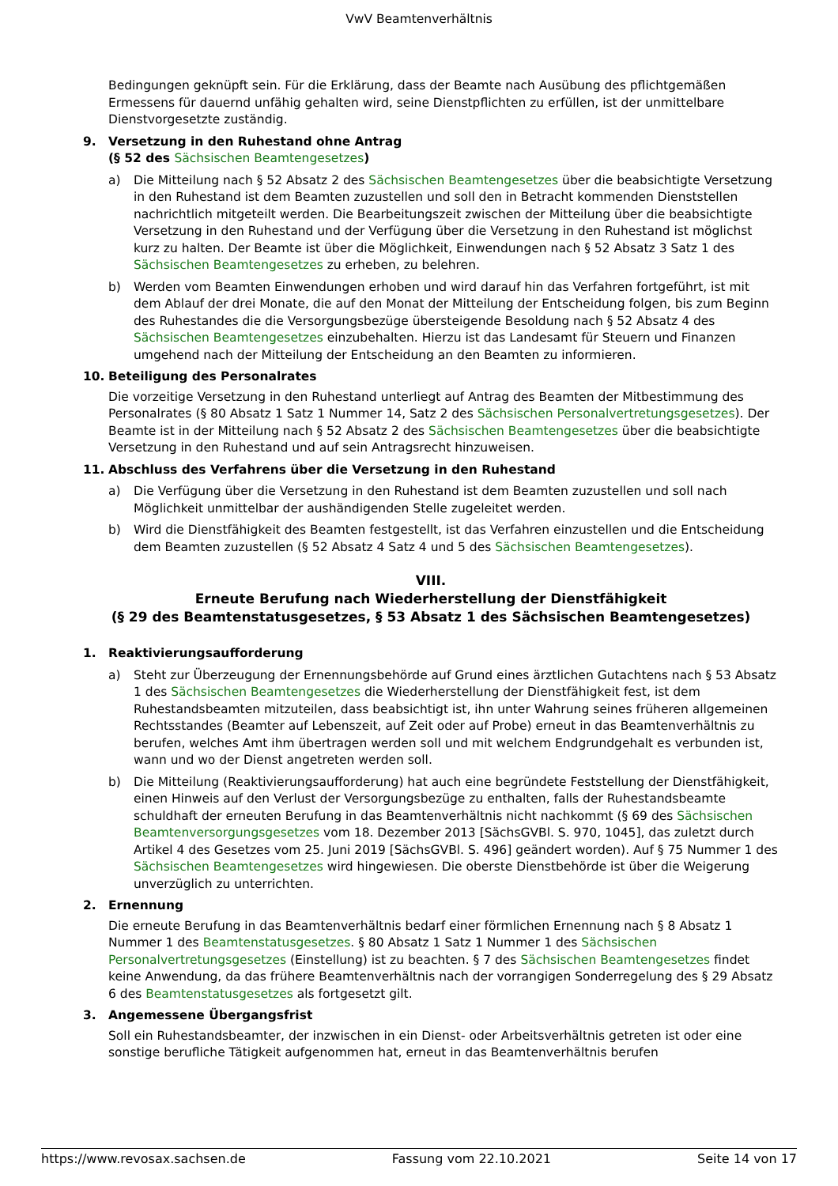VwV Beamtenverhältnis
Bedingungen geknüpft sein. Für die Erklärung, dass der Beamte nach Ausübung des pflichtgemäßen Ermessens für dauernd unfähig gehalten wird, seine Dienstpflichten zu erfüllen, ist der unmittelbare Dienstvorgesetzte zuständig.
9. Versetzung in den Ruhestand ohne Antrag
(§ 52 des Sächsischen Beamtengesetzes)
a) Die Mitteilung nach § 52 Absatz 2 des Sächsischen Beamtengesetzes über die beabsichtigte Versetzung in den Ruhestand ist dem Beamten zuzustellen und soll den in Betracht kommenden Dienststellen nachrichtlich mitgeteilt werden. Die Bearbeitungszeit zwischen der Mitteilung über die beabsichtigte Versetzung in den Ruhestand und der Verfügung über die Versetzung in den Ruhestand ist möglichst kurz zu halten. Der Beamte ist über die Möglichkeit, Einwendungen nach § 52 Absatz 3 Satz 1 des Sächsischen Beamtengesetzes zu erheben, zu belehren.
b) Werden vom Beamten Einwendungen erhoben und wird darauf hin das Verfahren fortgeführt, ist mit dem Ablauf der drei Monate, die auf den Monat der Mitteilung der Entscheidung folgen, bis zum Beginn des Ruhestandes die die Versorgungsbezüge übersteigende Besoldung nach § 52 Absatz 4 des Sächsischen Beamtengesetzes einzubehalten. Hierzu ist das Landesamt für Steuern und Finanzen umgehend nach der Mitteilung der Entscheidung an den Beamten zu informieren.
10. Beteiligung des Personalrates
Die vorzeitige Versetzung in den Ruhestand unterliegt auf Antrag des Beamten der Mitbestimmung des Personalrates (§ 80 Absatz 1 Satz 1 Nummer 14, Satz 2 des Sächsischen Personalvertretungsgesetzes). Der Beamte ist in der Mitteilung nach § 52 Absatz 2 des Sächsischen Beamtengesetzes über die beabsichtigte Versetzung in den Ruhestand und auf sein Antragsrecht hinzuweisen.
11. Abschluss des Verfahrens über die Versetzung in den Ruhestand
a) Die Verfügung über die Versetzung in den Ruhestand ist dem Beamten zuzustellen und soll nach Möglichkeit unmittelbar der aushändigenden Stelle zugeleitet werden.
b) Wird die Dienstfähigkeit des Beamten festgestellt, ist das Verfahren einzustellen und die Entscheidung dem Beamten zuzustellen (§ 52 Absatz 4 Satz 4 und 5 des Sächsischen Beamtengesetzes).
VIII.
Erneute Berufung nach Wiederherstellung der Dienstfähigkeit
(§ 29 des Beamtenstatusgesetzes, § 53 Absatz 1 des Sächsischen Beamtengesetzes)
1. Reaktivierungsaufforderung
a) Steht zur Überzeugung der Ernennungsbehörde auf Grund eines ärztlichen Gutachtens nach § 53 Absatz 1 des Sächsischen Beamtengesetzes die Wiederherstellung der Dienstfähigkeit fest, ist dem Ruhestandsbeamten mitzuteilen, dass beabsichtigt ist, ihn unter Wahrung seines früheren allgemeinen Rechtsstandes (Beamter auf Lebenszeit, auf Zeit oder auf Probe) erneut in das Beamtenverhältnis zu berufen, welches Amt ihm übertragen werden soll und mit welchem Endgrundgehalt es verbunden ist, wann und wo der Dienst angetreten werden soll.
b) Die Mitteilung (Reaktivierungsaufforderung) hat auch eine begründete Feststellung der Dienstfähigkeit, einen Hinweis auf den Verlust der Versorgungsbezüge zu enthalten, falls der Ruhestandsbeamte schuldhaft der erneuten Berufung in das Beamtenverhältnis nicht nachkommt (§ 69 des Sächsischen Beamtenversorgungsgesetzes vom 18. Dezember 2013 [SächsGVBl. S. 970, 1045], das zuletzt durch Artikel 4 des Gesetzes vom 25. Juni 2019 [SächsGVBl. S. 496] geändert worden). Auf § 75 Nummer 1 des Sächsischen Beamtengesetzes wird hingewiesen. Die oberste Dienstbehörde ist über die Weigerung unverzüglich zu unterrichten.
2. Ernennung
Die erneute Berufung in das Beamtenverhältnis bedarf einer förmlichen Ernennung nach § 8 Absatz 1 Nummer 1 des Beamtenstatusgesetzes. § 80 Absatz 1 Satz 1 Nummer 1 des Sächsischen Personalvertretungsgesetzes (Einstellung) ist zu beachten. § 7 des Sächsischen Beamtengesetzes findet keine Anwendung, da das frühere Beamtenverhältnis nach der vorrangigen Sonderregelung des § 29 Absatz 6 des Beamtenstatusgesetzes als fortgesetzt gilt.
3. Angemessene Übergangsfrist
Soll ein Ruhestandsbeamter, der inzwischen in ein Dienst- oder Arbeitsverhältnis getreten ist oder eine sonstige berufliche Tätigkeit aufgenommen hat, erneut in das Beamtenverhältnis berufen
https://www.revosax.sachsen.de Fassung vom 22.10.2021 Seite 14 von 17